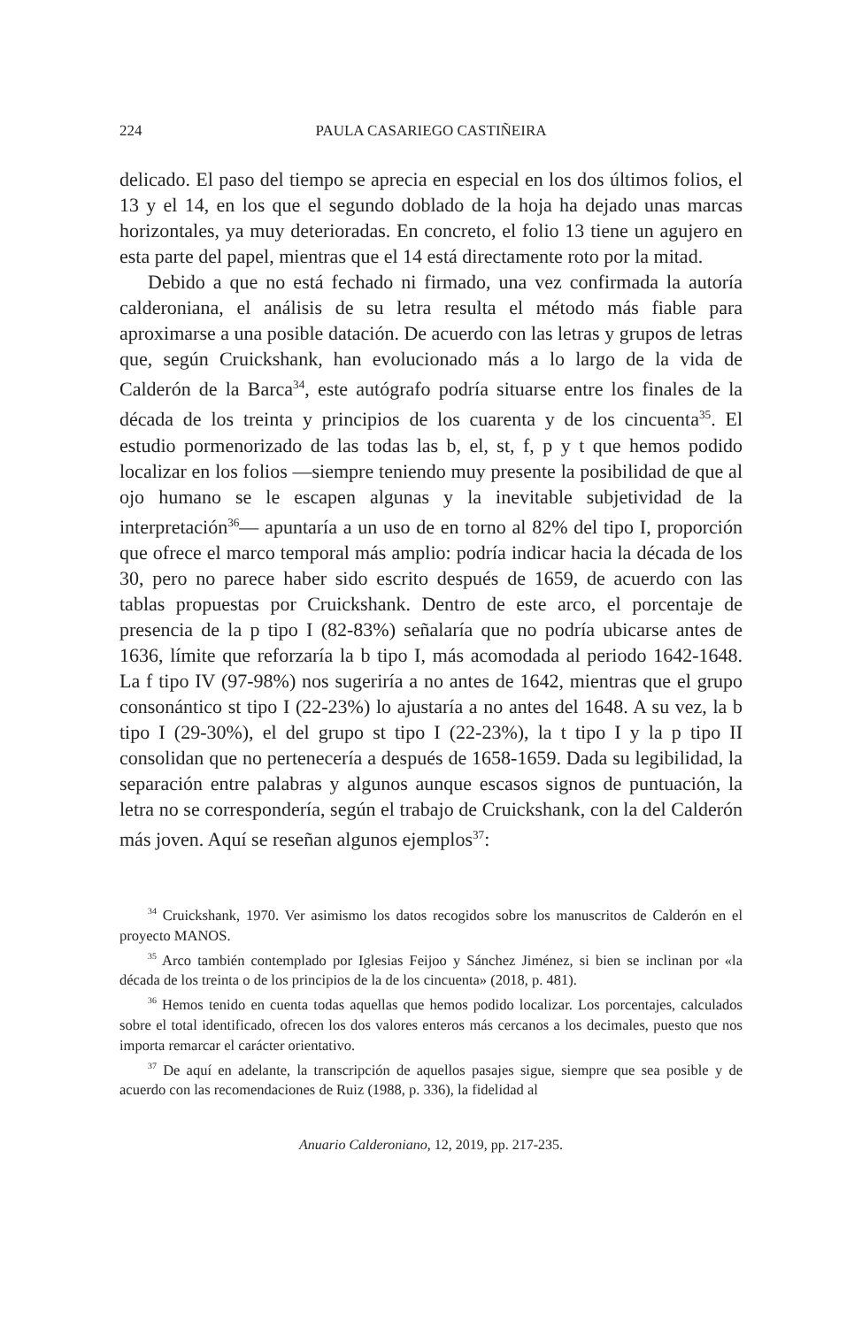224 PAULA CASARIEGO CASTIÑEIRA
delicado. El paso del tiempo se aprecia en especial en los dos últimos folios, el 13 y el 14, en los que el segundo doblado de la hoja ha dejado unas marcas horizontales, ya muy deterioradas. En concreto, el folio 13 tiene un agujero en esta parte del papel, mientras que el 14 está directamente roto por la mitad.
Debido a que no está fechado ni firmado, una vez confirmada la autoría calderoniana, el análisis de su letra resulta el método más fiable para aproximarse a una posible datación. De acuerdo con las letras y grupos de letras que, según Cruickshank, han evolucionado más a lo largo de la vida de Calderón de la Barca<sup>34</sup>, este autógrafo podría situarse entre los finales de la década de los treinta y principios de los cuarenta y de los cincuenta<sup>35</sup>. El estudio pormenorizado de las todas las b, el, st, f, p y t que hemos podido localizar en los folios —siempre teniendo muy presente la posibilidad de que al ojo humano se le escapen algunas y la inevitable subjetividad de la interpretación<sup>36</sup>— apuntaría a un uso de en torno al 82% del tipo I, proporción que ofrece el marco temporal más amplio: podría indicar hacia la década de los 30, pero no parece haber sido escrito después de 1659, de acuerdo con las tablas propuestas por Cruickshank. Dentro de este arco, el porcentaje de presencia de la p tipo I (82-83%) señalaría que no podría ubicarse antes de 1636, límite que reforzaría la b tipo I, más acomodada al periodo 1642-1648. La f tipo IV (97-98%) nos sugeriría a no antes de 1642, mientras que el grupo consonántico st tipo I (22-23%) lo ajustaría a no antes del 1648. A su vez, la b tipo I (29-30%), el del grupo st tipo I (22-23%), la t tipo I y la p tipo II consolidan que no pertenecería a después de 1658-1659. Dada su legibilidad, la separación entre palabras y algunos aunque escasos signos de puntuación, la letra no se correspondería, según el trabajo de Cruickshank, con la del Calderón más joven. Aquí se reseñan algunos ejemplos<sup>37</sup>:
<sup>34</sup> Cruickshank, 1970. Ver asimismo los datos recogidos sobre los manuscritos de Calderón en el proyecto MANOS.
<sup>35</sup> Arco también contemplado por Iglesias Feijoo y Sánchez Jiménez, si bien se inclinan por «la década de los treinta o de los principios de la de los cincuenta» (2018, p. 481).
<sup>36</sup> Hemos tenido en cuenta todas aquellas que hemos podido localizar. Los porcentajes, calculados sobre el total identificado, ofrecen los dos valores enteros más cercanos a los decimales, puesto que nos importa remarcar el carácter orientativo.
<sup>37</sup> De aquí en adelante, la transcripción de aquellos pasajes sigue, siempre que sea posible y de acuerdo con las recomendaciones de Ruiz (1988, p. 336), la fidelidad al
Anuario Calderoniano, 12, 2019, pp. 217-235.